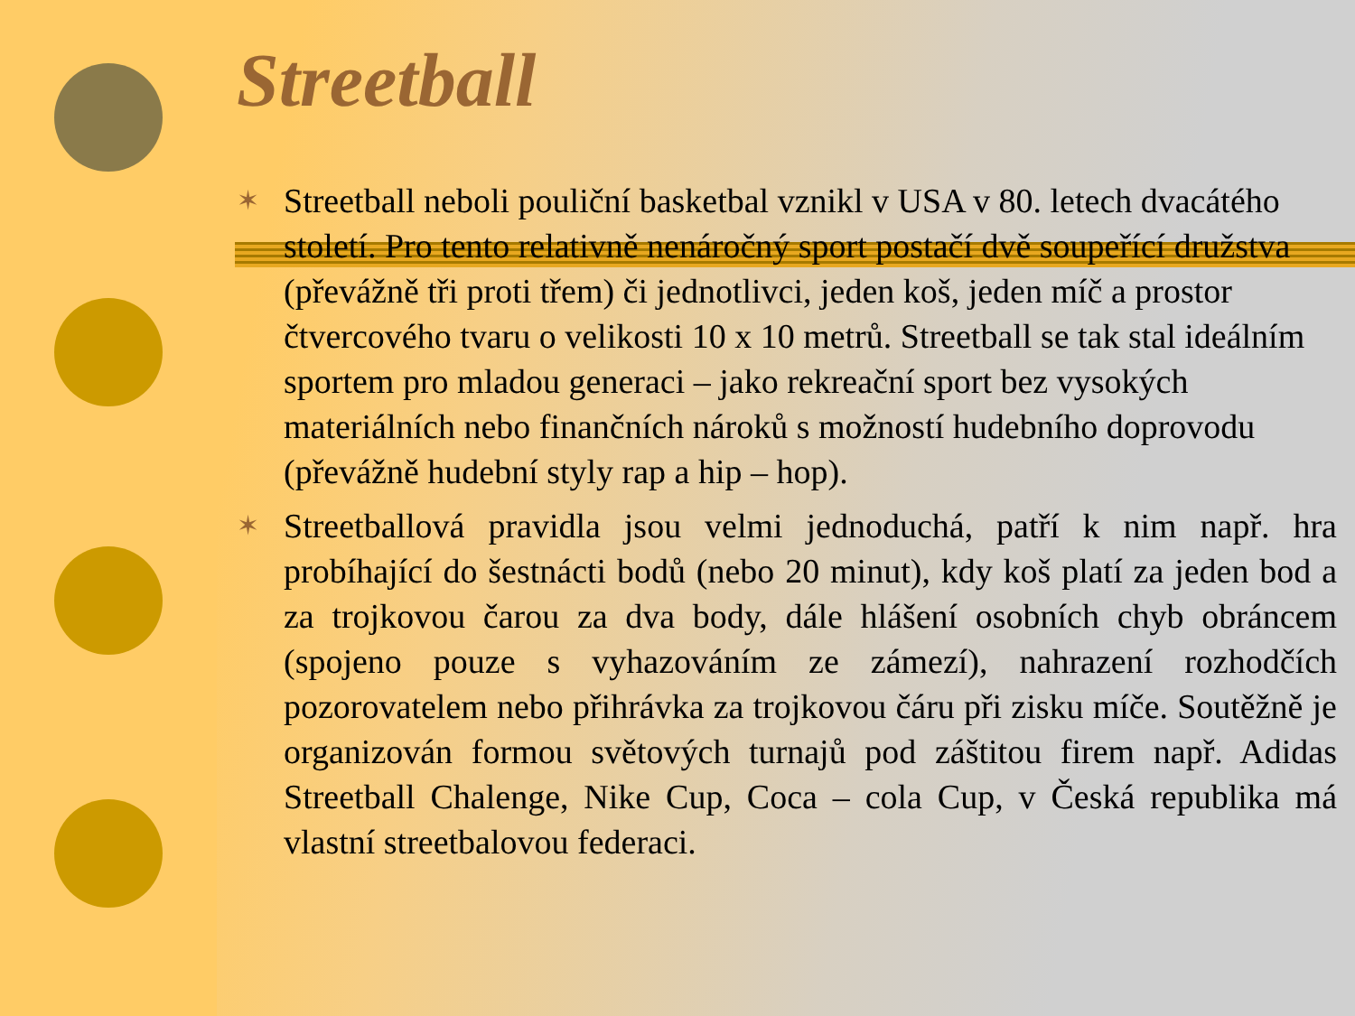Streetball
✶ Streetball neboli pouliční basketbal vznikl v USA v 80. letech dvacátého století. Pro tento relativně nenáročný sport postačí dvě soupeřící družstva (převážně tři proti třem) či jednotlivci, jeden koš, jeden míč a prostor čtvercového tvaru o velikosti 10 x 10 metrů. Streetball se tak stal ideálním sportem pro mladou generaci – jako rekreační sport bez vysokých materiálních nebo finančních nároků s možností hudebního doprovodu (převážně hudební styly rap a hip – hop).
✶ Streetballová pravidla jsou velmi jednoduchá, patří k nim např. hra probíhající do šestnácti bodů (nebo 20 minut), kdy koš platí za jeden bod a za trojkovou čarou za dva body, dále hlášení osobních chyb obráncem (spojeno pouze s vyhazováním ze zámezí), nahrazení rozhodčích pozorovatelem nebo přihrávka za trojkovou čáru při zisku míče. Soutěžně je organizován formou světových turnajů pod záštitou firem např. Adidas Streetball Chalenge, Nike Cup, Coca – cola Cup, v Česká republika má vlastní streetbalovou federaci.